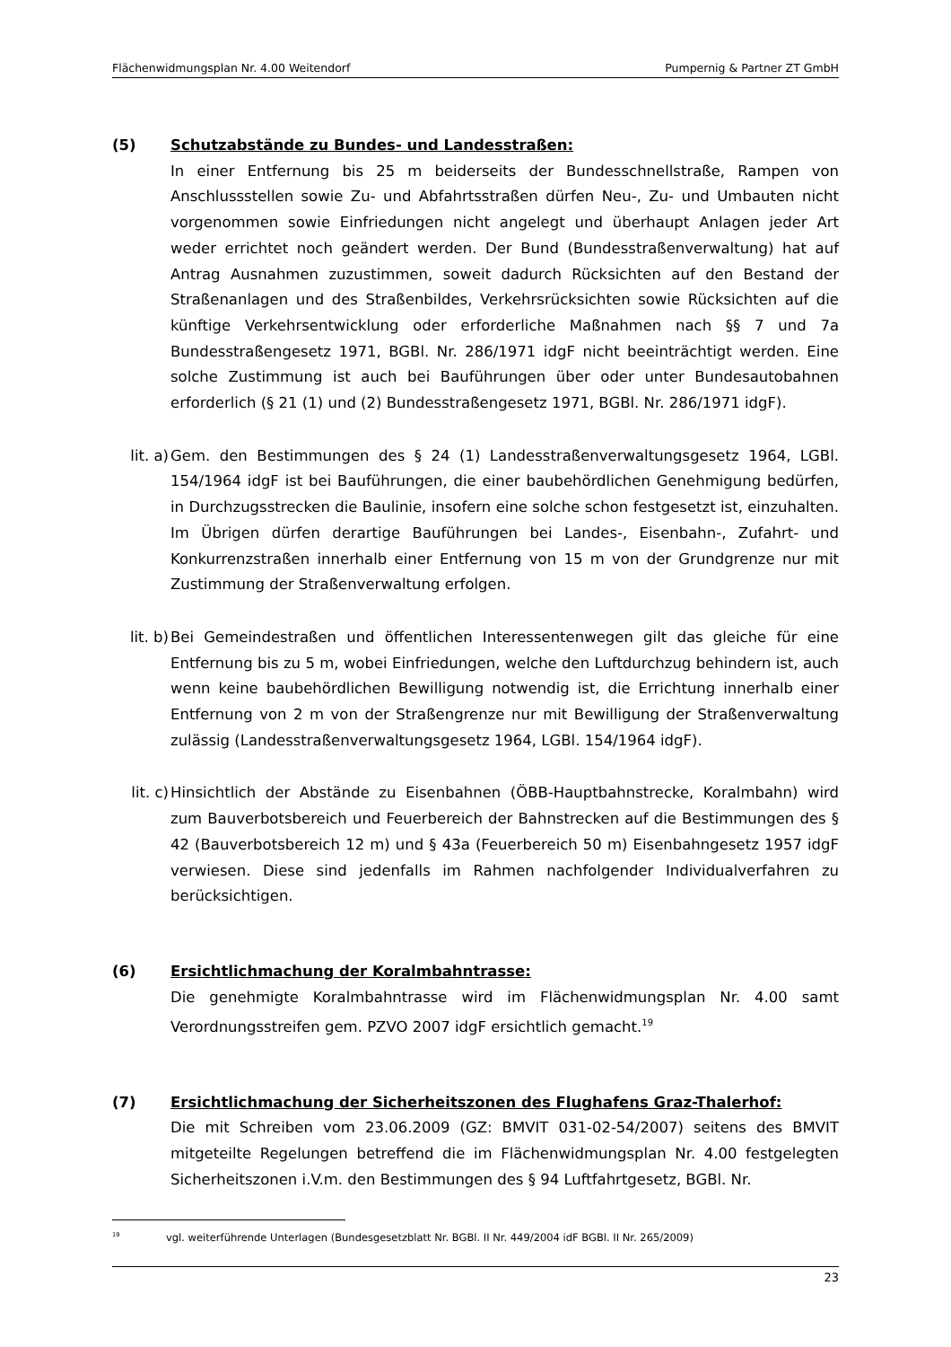Flächenwidmungsplan Nr. 4.00 Weitendorf Pumpernig & Partner ZT GmbH
(5) Schutzabstände zu Bundes- und Landesstraßen:
In einer Entfernung bis 25 m beiderseits der Bundesschnellstraße, Rampen von Anschlussstellen sowie Zu- und Abfahrtsstraßen dürfen Neu-, Zu- und Umbauten nicht vorgenommen sowie Einfriedungen nicht angelegt und überhaupt Anlagen jeder Art weder errichtet noch geändert werden. Der Bund (Bundesstraßenverwaltung) hat auf Antrag Ausnahmen zuzustimmen, soweit dadurch Rücksichten auf den Bestand der Straßenanlagen und des Straßenbildes, Verkehrsrücksichten sowie Rücksichten auf die künftige Verkehrsentwicklung oder erforderliche Maßnahmen nach §§ 7 und 7a Bundesstraßengesetz 1971, BGBl. Nr. 286/1971 idgF nicht beeinträchtigt werden. Eine solche Zustimmung ist auch bei Bauführungen über oder unter Bundesautobahnen erforderlich (§ 21 (1) und (2) Bundesstraßengesetz 1971, BGBl. Nr. 286/1971 idgF).
lit. a)
Gem. den Bestimmungen des § 24 (1) Landesstraßenverwaltungsgesetz 1964, LGBl. 154/1964 idgF ist bei Bauführungen, die einer baubehördlichen Genehmigung bedürfen, in Durchzugsstrecken die Baulinie, insofern eine solche schon festgesetzt ist, einzuhalten. Im Übrigen dürfen derartige Bauführungen bei Landes-, Eisenbahn-, Zufahrt- und Konkurrenzstraßen innerhalb einer Entfernung von 15 m von der Grundgrenze nur mit Zustimmung der Straßenverwaltung erfolgen.
lit. b)
Bei Gemeindestraßen und öffentlichen Interessentenwegen gilt das gleiche für eine Entfernung bis zu 5 m, wobei Einfriedungen, welche den Luftdurchzug behindern ist, auch wenn keine baubehördlichen Bewilligung notwendig ist, die Errichtung innerhalb einer Entfernung von 2 m von der Straßengrenze nur mit Bewilligung der Straßenverwaltung zulässig (Landesstraßenverwaltungsgesetz 1964, LGBl. 154/1964 idgF).
lit. c)
Hinsichtlich der Abstände zu Eisenbahnen (ÖBB-Hauptbahnstrecke, Koralmbahn) wird zum Bauverbotsbereich und Feuerbereich der Bahnstrecken auf die Bestimmungen des § 42 (Bauverbotsbereich 12 m) und § 43a (Feuerbereich 50 m) Eisenbahngesetz 1957 idgF verwiesen. Diese sind jedenfalls im Rahmen nachfolgender Individualverfahren zu berücksichtigen.
(6) Ersichtlichmachung der Koralmbahntrasse:
Die genehmigte Koralmbahntrasse wird im Flächenwidmungsplan Nr. 4.00 samt Verordnungsstreifen gem. PZVO 2007 idgF ersichtlich gemacht.<sup>19</sup>
(7) Ersichtlichmachung der Sicherheitszonen des Flughafens Graz-Thalerhof:
Die mit Schreiben vom 23.06.2009 (GZ: BMVIT 031-02-54/2007) seitens des BMVIT mitgeteilte Regelungen betreffend die im Flächenwidmungsplan Nr. 4.00 festgelegten Sicherheitszonen i.V.m. den Bestimmungen des § 94 Luftfahrtgesetz, BGBl. Nr.
<sup>19</sup> vgl. weiterführende Unterlagen (Bundesgesetzblatt Nr. BGBl. II Nr. 449/2004 idF BGBl. II Nr. 265/2009)
23